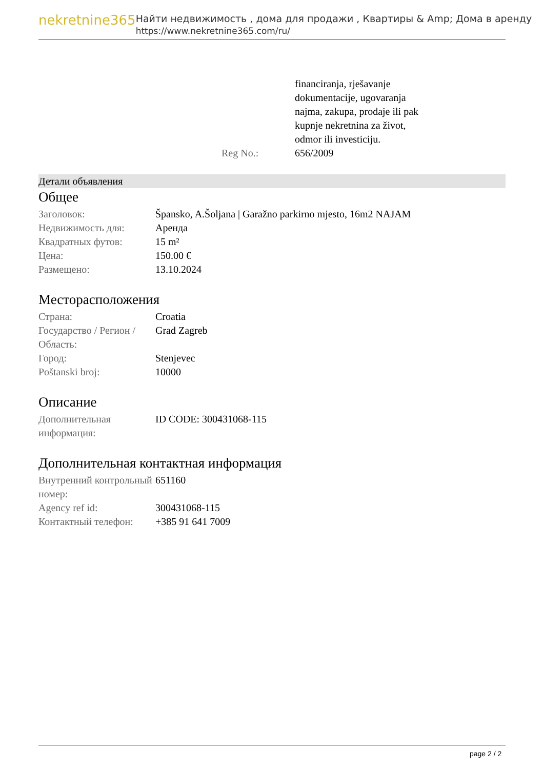nekretnine365
Найти недвижимость , дома для продажи , Квартиры & Amp; Дома в аренду
https://www.nekretnine365.com/ru/
| | financiranja, rješavanje dokumentacije, ugovaranja najma, zakupa, prodaje ili pak kupnje nekretnina za život, odmor ili investiciju. |
| Reg No.: | 656/2009 |
Детали объявления
Общее
| Заголовок: | Špansko, A.Šoljana / Garažno parkirno mjesto, 16m2 NAJAM |
| Недвижимость для: | Аренда |
| Квадратных футов: | 15 m² |
| Цена: | 150.00 € |
| Размещено: | 13.10.2024 |
Месторасположения
| Страна: | Croatia |
| Государство / Регион / Область: | Grad Zagreb |
| Город: | Stenjevec |
| Poštanski broj: | 10000 |
Описание
| Дополнительная информация: | ID CODE: 300431068-115 |
Дополнительная контактная информация
| Внутренний контрольный номер: | 651160 |
| Agency ref id: | 300431068-115 |
| Контактный телефон: | +385 91 641 7009 |
page 2 / 2